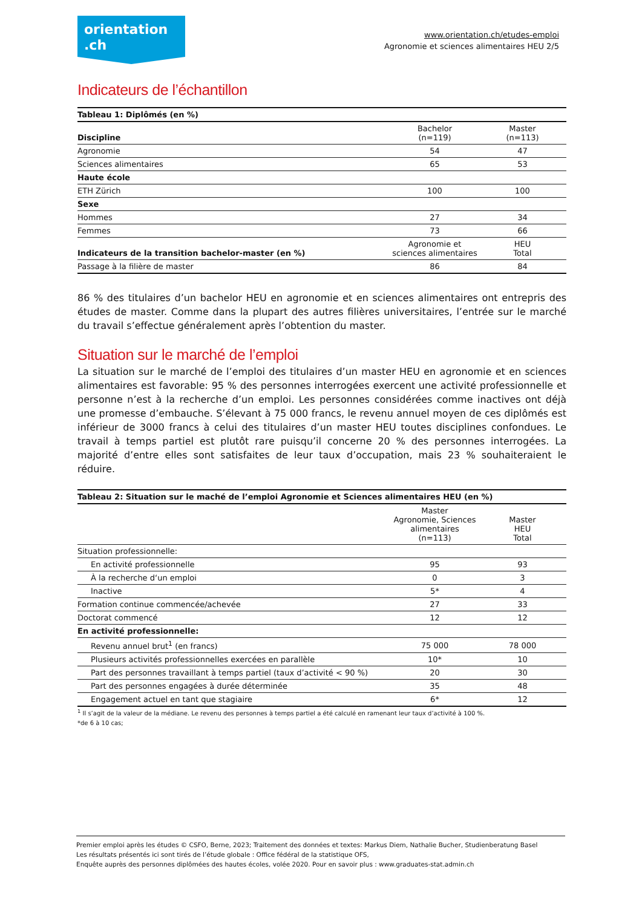orientation
.ch
www.orientation.ch/etudes-emploi
Agronomie et sciences alimentaires HEU 2/5
Indicateurs de l’échantillon
| Tableau 1: Diplômés (en %) | | |
| --- | --- | --- |
| Discipline | Bachelor (n=119) | Master (n=113) |
| Agronomie | 54 | 47 |
| Sciences alimentaires | 65 | 53 |
| Haute école | | |
| ETH Zürich | 100 | 100 |
| Sexe | | |
| Hommes | 27 | 34 |
| Femmes | 73 | 66 |
| Indicateurs de la transition bachelor-master (en %) | Agronomie et sciences alimentaires | HEU Total |
| Passage à la filière de master | 86 | 84 |
86 % des titulaires d’un bachelor HEU en agronomie et en sciences alimentaires ont entrepris des études de master. Comme dans la plupart des autres filières universitaires, l’entrée sur le marché du travail s’effectue généralement après l’obtention du master.
Situation sur le marché de l’emploi
La situation sur le marché de l’emploi des titulaires d’un master HEU en agronomie et en sciences alimentaires est favorable: 95 % des personnes interrogées exercent une activité professionnelle et personne n’est à la recherche d’un emploi. Les personnes considérées comme inactives ont déjà une promesse d’embauche. S’élevant à 75 000 francs, le revenu annuel moyen de ces diplômés est inférieur de 3000 francs à celui des titulaires d’un master HEU toutes disciplines confondues. Le travail à temps partiel est plutôt rare puisqu’il concerne 20 % des personnes interrogées. La majorité d’entre elles sont satisfaites de leur taux d’occupation, mais 23 % souhaiteraient le réduire.
| Tableau 2: Situation sur le maché de l’emploi Agronomie et Sciences alimentaires HEU (en %) | | |
| --- | --- | --- |
| | Master Agronomie, Sciences alimentaires (n=113) | Master HEU Total |
| Situation professionnelle: | | |
| En activité professionnelle | 95 | 93 |
| À la recherche d‘un emploi | 0 | 3 |
| Inactive | 5* | 4 |
| Formation continue commencée/achevée | 27 | 33 |
| Doctorat commencé | 12 | 12 |
| En activité professionnelle: | | |
| Revenu annuel brut<sup>1</sup> (en francs) | 75 000 | 78 000 |
| Plusieurs activités professionnelles exercées en parallèle | 10* | 10 |
| Part des personnes travaillant à temps partiel (taux d’activité < 90 %) | 20 | 30 |
| Part des personnes engagées à durée déterminée | 35 | 48 |
| Engagement actuel en tant que stagiaire | 6* | 12 |
<sup>1</sup> Il s’agit de la valeur de la médiane. Le revenu des personnes à temps partiel a été calculé en ramenant leur taux d’activité à 100 %.
*de 6 à 10 cas;
Premier emploi après les études © CSFO, Berne, 2023; Traitement des données et textes: Markus Diem, Nathalie Bucher, Studienberatung Basel
Les résultats présentés ici sont tirés de l’étude globale : Office fédéral de la statistique OFS,
Enquête auprès des personnes diplômées des hautes écoles, volée 2020. Pour en savoir plus : www.graduates-stat.admin.ch